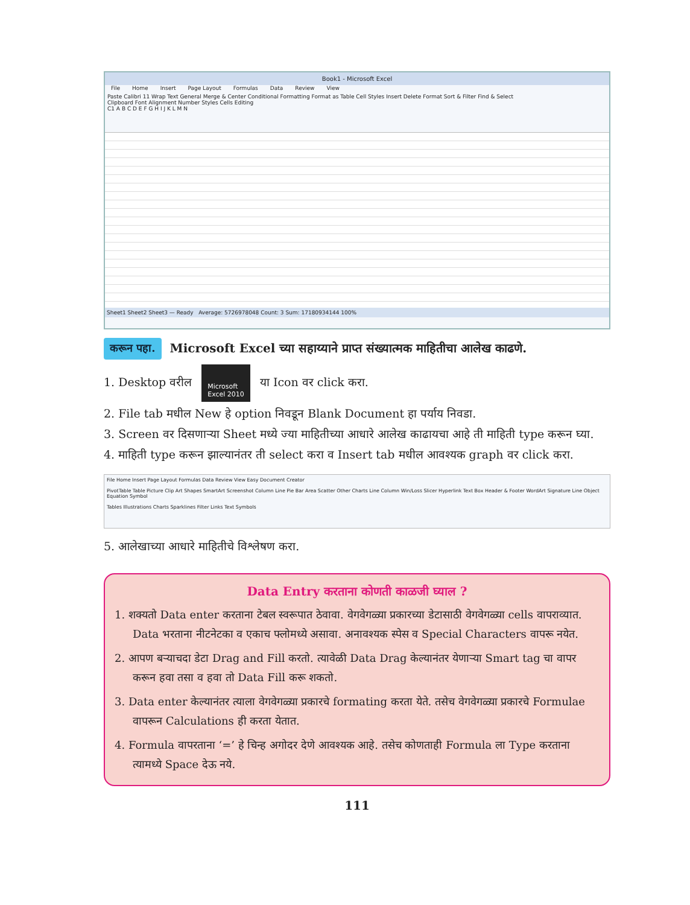Book1 - Microsoft Excel
File Home Insert Page Layout Formulas Data Review View
Paste Calibri 11 Wrap Text General Merge & Center Conditional Formatting Format as Table Cell Styles Insert Delete Format Sort & Filter Find & Select
Clipboard Font Alignment Number Styles Cells Editing
C1 A B C D E F G H I J K L M N
Sheet1 Sheet2 Sheet3 — Ready Average: 5726978048 Count: 3 Sum: 17180934144 100%
करून पहा. Microsoft Excel च्या सहाय्याने प्राप्त संख्यात्मक माहितीचा आलेख काढणे.
1. Desktop वरील Microsoft
Excel 2010 या Icon वर click करा.
2. File tab मधील New हे option निवडून Blank Document हा पर्याय निवडा.
3. Screen वर दिसणाऱ्या Sheet मध्ये ज्या माहितीच्या आधारे आलेख काढायचा आहे ती माहिती type करून घ्या.
4. माहिती type करून झाल्यानंतर ती select करा व Insert tab मधील आवश्यक graph वर click करा.
File Home Insert Page Layout Formulas Data Review View Easy Document Creator
PivotTable Table Picture Clip Art Shapes SmartArt Screenshot Column Line Pie Bar Area Scatter Other Charts Line Column Win/Loss Slicer Hyperlink Text Box Header & Footer WordArt Signature Line Object Equation Symbol
Tables Illustrations Charts Sparklines Filter Links Text Symbols
5. आलेखाच्या आधारे माहितीचे विश्लेषण करा.
Data Entry करताना कोणती काळजी घ्याल ?
1. शक्यतो Data enter करताना टेबल स्वरूपात ठेवावा. वेगवेगळ्या प्रकारच्या डेटासाठी वेगवेगळ्या cells वापराव्यात. Data भरताना नीटनेटका व एकाच फ्लोमध्ये असावा. अनावश्यक स्पेस व Special Characters वापरू नयेत.
2. आपण बऱ्याचदा डेटा Drag and Fill करतो. त्यावेळी Data Drag केल्यानंतर येणाऱ्या Smart tag चा वापर करून हवा तसा व हवा तो Data Fill करू शकतो.
3. Data enter केल्यानंतर त्याला वेगवेगळ्या प्रकारचे formating करता येते. तसेच वेगवेगळ्या प्रकारचे Formulae वापरून Calculations ही करता येतात.
4. Formula वापरताना ‘=’ हे चिन्ह अगोदर देणे आवश्यक आहे. तसेच कोणताही Formula ला Type करताना त्यामध्ये Space देऊ नये.
111